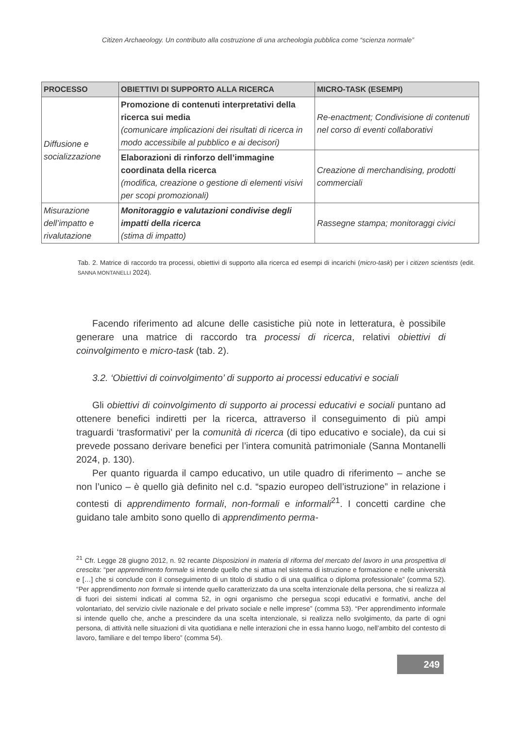Citizen Archaeology. Un contributo alla costruzione di una archeologia pubblica come “scienza normale”
| PROCESSO | OBIETTIVI DI SUPPORTO ALLA RICERCA | MICRO-TASK (ESEMPI) |
| --- | --- | --- |
| Diffusione e socializzazione | Promozione di contenuti interpretativi della ricerca sui media (comunicare implicazioni dei risultati di ricerca in modo accessibile al pubblico e ai decisori) | Re-enactment; Condivisione di contenuti nel corso di eventi collaborativi |
| | Elaborazioni di rinforzo dell’immagine coordinata della ricerca (modifica, creazione o gestione di elementi visivi per scopi promozionali) | Creazione di merchandising, prodotti commerciali |
| Misurazione dell’impatto e rivalutazione | Monitoraggio e valutazioni condivise degli impatti della ricerca (stima di impatto) | Rassegne stampa; monitoraggi civici |
Tab. 2. Matrice di raccordo tra processi, obiettivi di supporto alla ricerca ed esempi di incarichi (micro-task) per i citizen scientists (edit. SANNA MONTANELLI 2024).
Facendo riferimento ad alcune delle casistiche più note in letteratura, è possibile generare una matrice di raccordo tra processi di ricerca, relativi obiettivi di coinvolgimento e micro-task (tab. 2).
3.2. ‘Obiettivi di coinvolgimento’ di supporto ai processi educativi e sociali
Gli obiettivi di coinvolgimento di supporto ai processi educativi e sociali puntano ad ottenere benefici indiretti per la ricerca, attraverso il conseguimento di più ampi traguardi ‘trasformativi’ per la comunità di ricerca (di tipo educativo e sociale), da cui si prevede possano derivare benefici per l’intera comunità patrimoniale (Sanna Montanelli 2024, p. 130).
Per quanto riguarda il campo educativo, un utile quadro di riferimento – anche se non l’unico – è quello già definito nel c.d. “spazio europeo dell’istruzione” in relazione i contesti di apprendimento formali, non-formali e informali<sup>21</sup>. I concetti cardine che guidano tale ambito sono quello di apprendimento perma-
<sup>21</sup> Cfr. Legge 28 giugno 2012, n. 92 recante Disposizioni in materia di riforma del mercato del lavoro in una prospettiva di crescita: “per apprendimento formale si intende quello che si attua nel sistema di istruzione e formazione e nelle università e […] che si conclude con il conseguimento di un titolo di studio o di una qualifica o diploma professionale” (comma 52). “Per apprendimento non formale si intende quello caratterizzato da una scelta intenzionale della persona, che si realizza al di fuori dei sistemi indicati al comma 52, in ogni organismo che persegua scopi educativi e formativi, anche del volontariato, del servizio civile nazionale e del privato sociale e nelle imprese” (comma 53). “Per apprendimento informale si intende quello che, anche a prescindere da una scelta intenzionale, si realizza nello svolgimento, da parte di ogni persona, di attività nelle situazioni di vita quotidiana e nelle interazioni che in essa hanno luogo, nell’ambito del contesto di lavoro, familiare e del tempo libero” (comma 54).
249